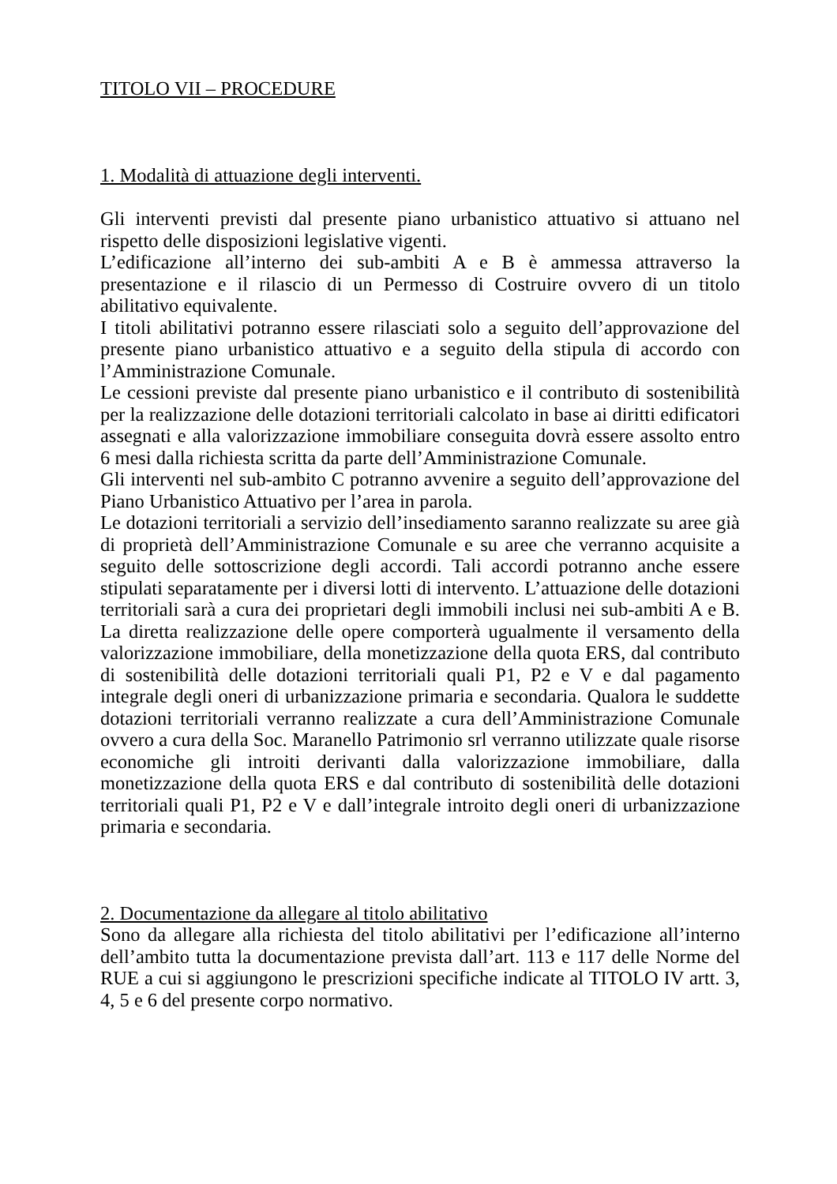TITOLO VII – PROCEDURE
1. Modalità di attuazione degli interventi.
Gli interventi previsti dal presente piano urbanistico attuativo si attuano nel rispetto delle disposizioni legislative vigenti.
L’edificazione all’interno dei sub-ambiti A e B è ammessa attraverso la presentazione e il rilascio di un Permesso di Costruire ovvero di un titolo abilitativo equivalente.
I titoli abilitativi potranno essere rilasciati solo a seguito dell’approvazione del presente piano urbanistico attuativo e a seguito della stipula di accordo con l’Amministrazione Comunale.
Le cessioni previste dal presente piano urbanistico e il contributo di sostenibilità per la realizzazione delle dotazioni territoriali calcolato in base ai diritti edificatori assegnati e alla valorizzazione immobiliare conseguita dovrà essere assolto entro 6 mesi dalla richiesta scritta da parte dell’Amministrazione Comunale.
Gli interventi nel sub-ambito C potranno avvenire a seguito dell’approvazione del Piano Urbanistico Attuativo per l’area in parola.
Le dotazioni territoriali a servizio dell’insediamento saranno realizzate su aree già di proprietà dell’Amministrazione Comunale e su aree che verranno acquisite a seguito delle sottoscrizione degli accordi. Tali accordi potranno anche essere stipulati separatamente per i diversi lotti di intervento. L’attuazione delle dotazioni territoriali sarà a cura dei proprietari degli immobili inclusi nei sub-ambiti A e B. La diretta realizzazione delle opere comporterà ugualmente il versamento della valorizzazione immobiliare, della monetizzazione della quota ERS, dal contributo di sostenibilità delle dotazioni territoriali quali P1, P2 e V e dal pagamento integrale degli oneri di urbanizzazione primaria e secondaria. Qualora le suddette dotazioni territoriali verranno realizzate a cura dell’Amministrazione Comunale ovvero a cura della Soc. Maranello Patrimonio srl verranno utilizzate quale risorse economiche gli introiti derivanti dalla valorizzazione immobiliare, dalla monetizzazione della quota ERS e dal contributo di sostenibilità delle dotazioni territoriali quali P1, P2 e V e dall’integrale introito degli oneri di urbanizzazione primaria e secondaria.
2. Documentazione da allegare al titolo abilitativo
Sono da allegare alla richiesta del titolo abilitativi per l’edificazione all’interno dell’ambito tutta la documentazione prevista dall’art. 113 e 117 delle Norme del RUE a cui si aggiungono le prescrizioni specifiche indicate al TITOLO IV artt. 3, 4, 5 e 6 del presente corpo normativo.